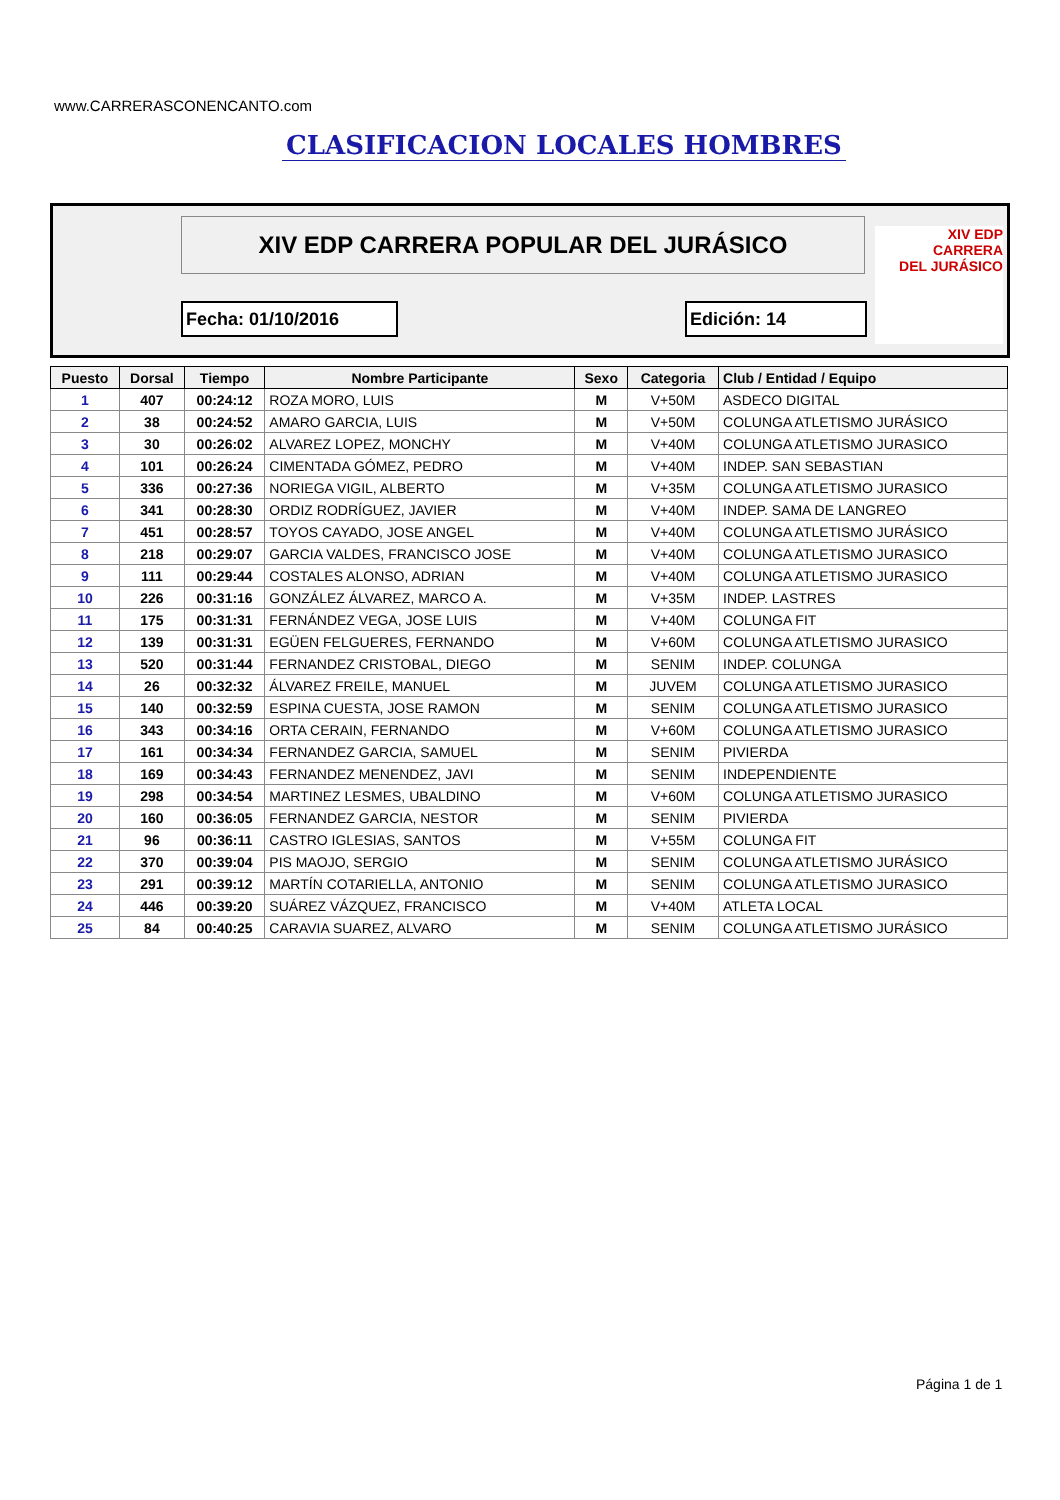www.CARRERASCONENCANTO.com
CLASIFICACION LOCALES HOMBRES
XIV EDP CARRERA POPULAR DEL JURÁSICO
Fecha: 01/10/2016 Edición: 14
XIV EDP
CARRERA
DEL JURÁSICO
| Puesto | Dorsal | Tiempo | Nombre Participante | Sexo | Categoria | Club / Entidad / Equipo |
| --- | --- | --- | --- | --- | --- | --- |
| 1 | 407 | 00:24:12 | ROZA MORO, LUIS | M | V+50M | ASDECO DIGITAL |
| 2 | 38 | 00:24:52 | AMARO GARCIA, LUIS | M | V+50M | COLUNGA ATLETISMO JURÁSICO |
| 3 | 30 | 00:26:02 | ALVAREZ LOPEZ, MONCHY | M | V+40M | COLUNGA ATLETISMO JURASICO |
| 4 | 101 | 00:26:24 | CIMENTADA GÓMEZ, PEDRO | M | V+40M | INDEP. SAN SEBASTIAN |
| 5 | 336 | 00:27:36 | NORIEGA VIGIL, ALBERTO | M | V+35M | COLUNGA ATLETISMO JURASICO |
| 6 | 341 | 00:28:30 | ORDIZ RODRÍGUEZ, JAVIER | M | V+40M | INDEP. SAMA DE LANGREO |
| 7 | 451 | 00:28:57 | TOYOS CAYADO, JOSE ANGEL | M | V+40M | COLUNGA ATLETISMO JURÁSICO |
| 8 | 218 | 00:29:07 | GARCIA VALDES, FRANCISCO JOSE | M | V+40M | COLUNGA ATLETISMO JURASICO |
| 9 | 111 | 00:29:44 | COSTALES ALONSO, ADRIAN | M | V+40M | COLUNGA ATLETISMO JURASICO |
| 10 | 226 | 00:31:16 | GONZÁLEZ ÁLVAREZ, MARCO A. | M | V+35M | INDEP. LASTRES |
| 11 | 175 | 00:31:31 | FERNÁNDEZ VEGA, JOSE LUIS | M | V+40M | COLUNGA FIT |
| 12 | 139 | 00:31:31 | EGÜEN FELGUERES, FERNANDO | M | V+60M | COLUNGA ATLETISMO JURASICO |
| 13 | 520 | 00:31:44 | FERNANDEZ CRISTOBAL, DIEGO | M | SENIM | INDEP. COLUNGA |
| 14 | 26 | 00:32:32 | ÁLVAREZ FREILE, MANUEL | M | JUVEM | COLUNGA ATLETISMO JURASICO |
| 15 | 140 | 00:32:59 | ESPINA CUESTA, JOSE RAMON | M | SENIM | COLUNGA ATLETISMO JURASICO |
| 16 | 343 | 00:34:16 | ORTA CERAIN, FERNANDO | M | V+60M | COLUNGA ATLETISMO JURASICO |
| 17 | 161 | 00:34:34 | FERNANDEZ GARCIA, SAMUEL | M | SENIM | PIVIERDA |
| 18 | 169 | 00:34:43 | FERNANDEZ MENENDEZ, JAVI | M | SENIM | INDEPENDIENTE |
| 19 | 298 | 00:34:54 | MARTINEZ LESMES, UBALDINO | M | V+60M | COLUNGA ATLETISMO JURASICO |
| 20 | 160 | 00:36:05 | FERNANDEZ GARCIA, NESTOR | M | SENIM | PIVIERDA |
| 21 | 96 | 00:36:11 | CASTRO IGLESIAS, SANTOS | M | V+55M | COLUNGA FIT |
| 22 | 370 | 00:39:04 | PIS MAOJO, SERGIO | M | SENIM | COLUNGA ATLETISMO JURÁSICO |
| 23 | 291 | 00:39:12 | MARTÍN COTARIELLA, ANTONIO | M | SENIM | COLUNGA ATLETISMO JURASICO |
| 24 | 446 | 00:39:20 | SUÁREZ VÁZQUEZ, FRANCISCO | M | V+40M | ATLETA LOCAL |
| 25 | 84 | 00:40:25 | CARAVIA SUAREZ, ALVARO | M | SENIM | COLUNGA ATLETISMO JURÁSICO |
Página 1 de 1